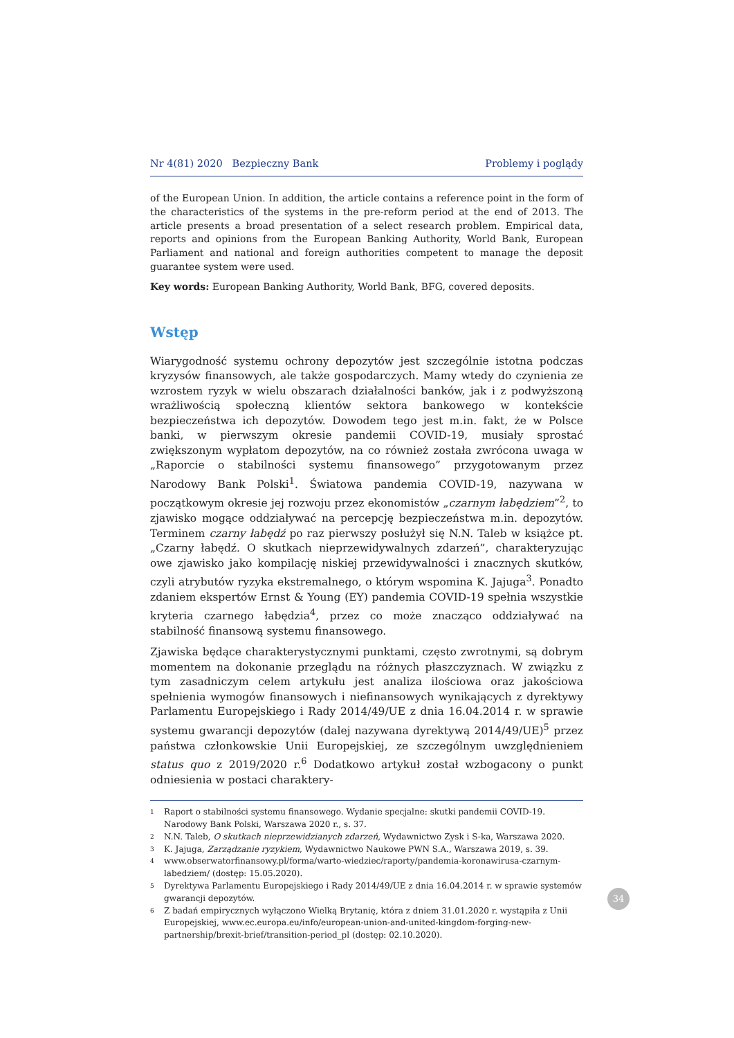Nr 4(81) 2020 Bezpieczny Bank Problemy i poglądy
of the European Union. In addition, the article contains a reference point in the form of the characteristics of the systems in the pre-reform period at the end of 2013. The article presents a broad presentation of a select research problem. Empirical data, reports and opinions from the European Banking Authority, World Bank, European Parliament and national and foreign authorities competent to manage the deposit guarantee system were used.
Key words: European Banking Authority, World Bank, BFG, covered deposits.
Wstęp
Wiarygodność systemu ochrony depozytów jest szczególnie istotna podczas kryzysów finansowych, ale także gospodarczych. Mamy wtedy do czynienia ze wzrostem ryzyk w wielu obszarach działalności banków, jak i z podwyższoną wrażliwością społeczną klientów sektora bankowego w kontekście bezpieczeństwa ich depozytów. Dowodem tego jest m.in. fakt, że w Polsce banki, w pierwszym okresie pandemii COVID-19, musiały sprostać zwiększonym wypłatom depozytów, na co również została zwrócona uwaga w „Raporcie o stabilności systemu finansowego” przygotowanym przez Narodowy Bank Polski<sup>1</sup>. Światowa pandemia COVID-19, nazywana w początkowym okresie jej rozwoju przez ekonomistów „czarnym łabędziem”<sup>2</sup>, to zjawisko mogące oddziaływać na percepcję bezpieczeństwa m.in. depozytów. Terminem czarny łabędź po raz pierwszy posłużył się N.N. Taleb w książce pt. „Czarny łabędź. O skutkach nieprzewidywalnych zdarzeń”, charakteryzując owe zjawisko jako kompilację niskiej przewidywalności i znacznych skutków, czyli atrybutów ryzyka ekstremalnego, o którym wspomina K. Jajuga<sup>3</sup>. Ponadto zdaniem ekspertów Ernst & Young (EY) pandemia COVID-19 spełnia wszystkie kryteria czarnego łabędzia<sup>4</sup>, przez co może znacząco oddziaływać na stabilność finansową systemu finansowego.
Zjawiska będące charakterystycznymi punktami, często zwrotnymi, są dobrym momentem na dokonanie przeglądu na różnych płaszczyznach. W związku z tym zasadniczym celem artykułu jest analiza ilościowa oraz jakościowa spełnienia wymogów finansowych i niefinansowych wynikających z dyrektywy Parlamentu Europejskiego i Rady 2014/49/UE z dnia 16.04.2014 r. w sprawie systemu gwarancji depozytów (dalej nazywana dyrektywą 2014/49/UE)<sup>5</sup> przez państwa członkowskie Unii Europejskiej, ze szczególnym uwzględnieniem status quo z 2019/2020 r.<sup>6</sup> Dodatkowo artykuł został wzbogacony o punkt odniesienia w postaci charaktery-
1 Raport o stabilności systemu finansowego. Wydanie specjalne: skutki pandemii COVID-19. Narodowy Bank Polski, Warszawa 2020 r., s. 37.
2 N.N. Taleb, O skutkach nieprzewidzianych zdarzeń, Wydawnictwo Zysk i S-ka, Warszawa 2020.
3 K. Jajuga, Zarządzanie ryzykiem, Wydawnictwo Naukowe PWN S.A., Warszawa 2019, s. 39.
4 www.obserwatorfinansowy.pl/forma/warto-wiedziec/raporty/pandemia-koronawirusa-czarnym-labedziem/ (dostęp: 15.05.2020).
5 Dyrektywa Parlamentu Europejskiego i Rady 2014/49/UE z dnia 16.04.2014 r. w sprawie systemów gwarancji depozytów.
6 Z badań empirycznych wyłączono Wielką Brytanię, która z dniem 31.01.2020 r. wystąpiła z Unii Europejskiej, www.ec.europa.eu/info/european-union-and-united-kingdom-forging-new-partnership/brexit-brief/transition-period_pl (dostęp: 02.10.2020).
34